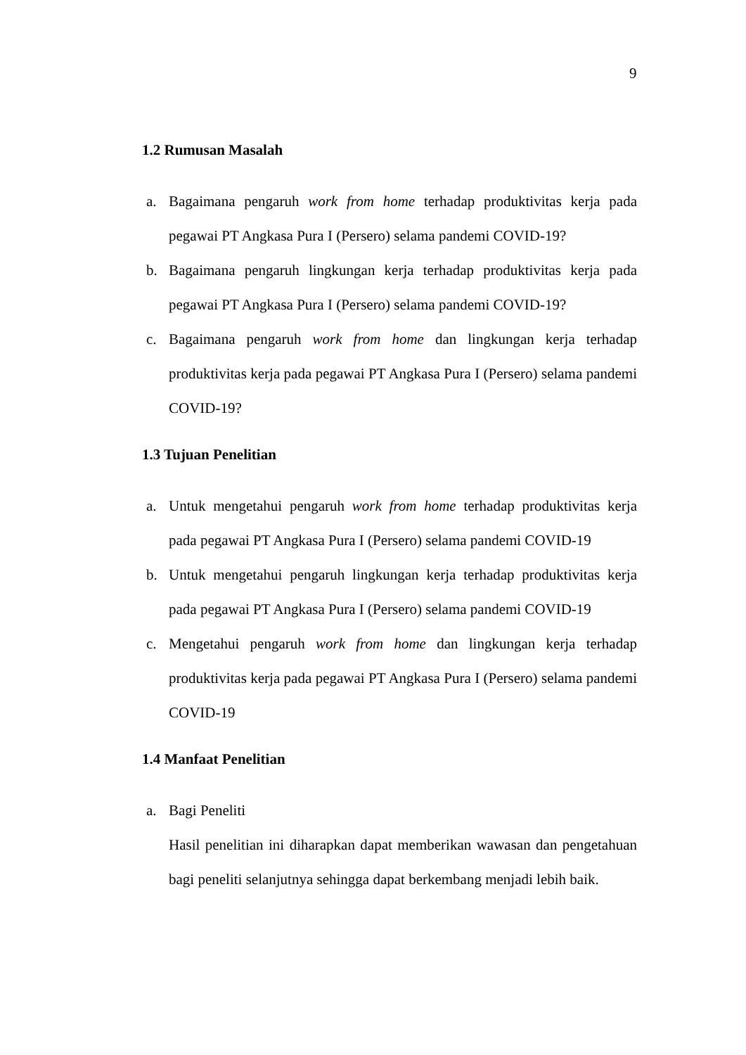9
1.2 Rumusan Masalah
a. Bagaimana pengaruh work from home terhadap produktivitas kerja pada pegawai PT Angkasa Pura I (Persero) selama pandemi COVID-19?
b. Bagaimana pengaruh lingkungan kerja terhadap produktivitas kerja pada pegawai PT Angkasa Pura I (Persero) selama pandemi COVID-19?
c. Bagaimana pengaruh work from home dan lingkungan kerja terhadap produktivitas kerja pada pegawai PT Angkasa Pura I (Persero) selama pandemi COVID-19?
1.3 Tujuan Penelitian
a. Untuk mengetahui pengaruh work from home terhadap produktivitas kerja pada pegawai PT Angkasa Pura I (Persero) selama pandemi COVID-19
b. Untuk mengetahui pengaruh lingkungan kerja terhadap produktivitas kerja pada pegawai PT Angkasa Pura I (Persero) selama pandemi COVID-19
c. Mengetahui pengaruh work from home dan lingkungan kerja terhadap produktivitas kerja pada pegawai PT Angkasa Pura I (Persero) selama pandemi COVID-19
1.4 Manfaat Penelitian
a. Bagi Peneliti
Hasil penelitian ini diharapkan dapat memberikan wawasan dan pengetahuan bagi peneliti selanjutnya sehingga dapat berkembang menjadi lebih baik.